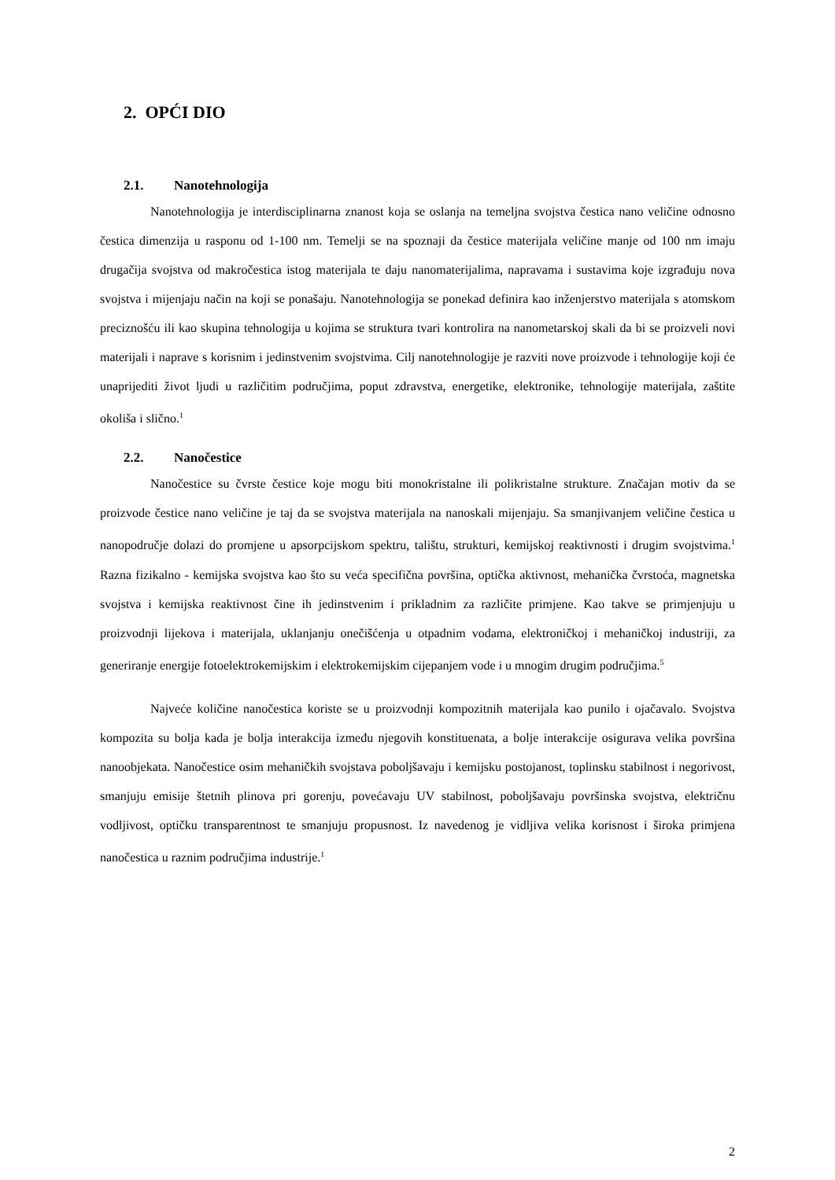2. OPĆI DIO
2.1. Nanotehnologija
Nanotehnologija je interdisciplinarna znanost koja se oslanja na temeljna svojstva čestica nano veličine odnosno čestica dimenzija u rasponu od 1-100 nm. Temelji se na spoznaji da čestice materijala veličine manje od 100 nm imaju drugačija svojstva od makročestica istog materijala te daju nanomaterijalima, napravama i sustavima koje izgrađuju nova svojstva i mijenjaju način na koji se ponašaju. Nanotehnologija se ponekad definira kao inženjerstvo materijala s atomskom preciznošću ili kao skupina tehnologija u kojima se struktura tvari kontrolira na nanometarskoj skali da bi se proizveli novi materijali i naprave s korisnim i jedinstvenim svojstvima. Cilj nanotehnologije je razviti nove proizvode i tehnologije koji će unaprijediti život ljudi u različitim područjima, poput zdravstva, energetike, elektronike, tehnologije materijala, zaštite okoliša i slično.<sup>1</sup>
2.2. Nanočestice
Nanočestice su čvrste čestice koje mogu biti monokristalne ili polikristalne strukture. Značajan motiv da se proizvode čestice nano veličine je taj da se svojstva materijala na nanoskali mijenjaju. Sa smanjivanjem veličine čestica u nanopodručje dolazi do promjene u apsorpcijskom spektru, talištu, strukturi, kemijskoj reaktivnosti i drugim svojstvima.<sup>1</sup> Razna fizikalno - kemijska svojstva kao što su veća specifična površina, optička aktivnost, mehanička čvrstoća, magnetska svojstva i kemijska reaktivnost čine ih jedinstvenim i prikladnim za različite primjene. Kao takve se primjenjuju u proizvodnji lijekova i materijala, uklanjanju onečišćenja u otpadnim vodama, elektroničkoj i mehaničkoj industriji, za generiranje energije fotoelektrokemijskim i elektrokemijskim cijepanjem vode i u mnogim drugim područjima.<sup>5</sup>
Najveće količine nanočestica koriste se u proizvodnji kompozitnih materijala kao punilo i ojačavalo. Svojstva kompozita su bolja kada je bolja interakcija između njegovih konstituenata, a bolje interakcije osigurava velika površina nanoobjekata. Nanočestice osim mehaničkih svojstava poboljšavaju i kemijsku postojanost, toplinsku stabilnost i negorivost, smanjuju emisije štetnih plinova pri gorenju, povećavaju UV stabilnost, poboljšavaju površinska svojstva, električnu vodljivost, optičku transparentnost te smanjuju propusnost. Iz navedenog je vidljiva velika korisnost i široka primjena nanočestica u raznim područjima industrije.<sup>1</sup>
2